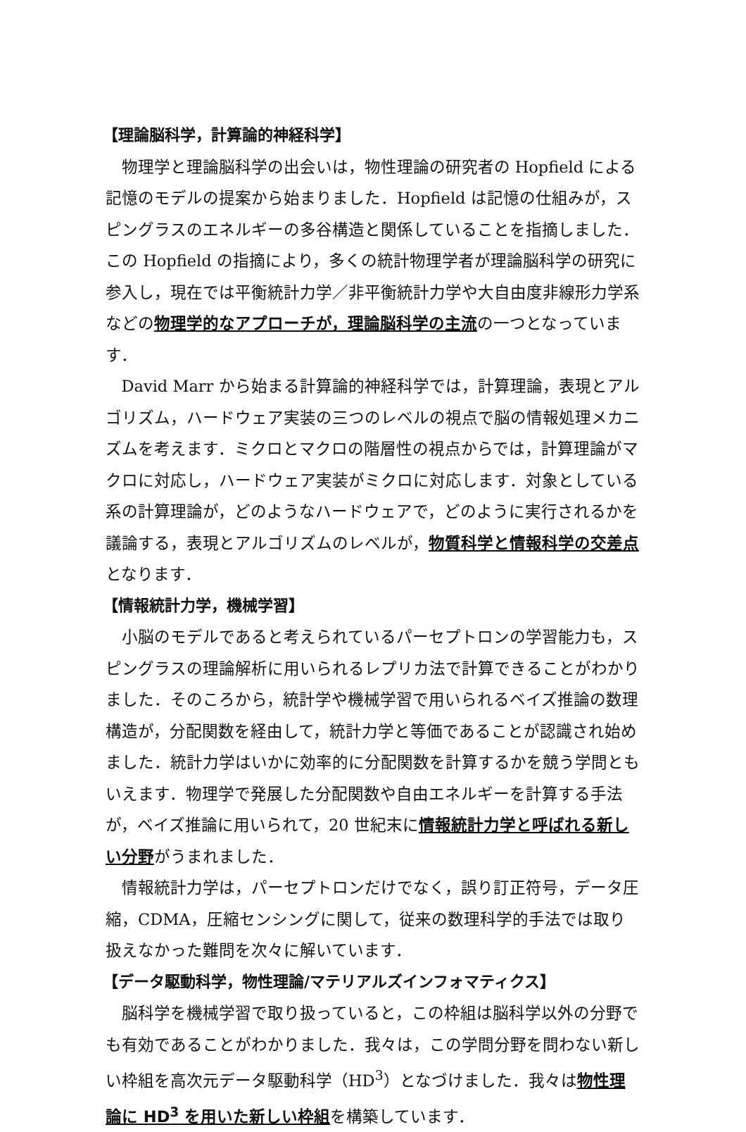【理論脳科学，計算論的神経科学】
物理学と理論脳科学の出会いは，物性理論の研究者の Hopfield による記憶のモデルの提案から始まりました．Hopfield は記憶の仕組みが，スピングラスのエネルギーの多谷構造と関係していることを指摘しました．この Hopfield の指摘により，多くの統計物理学者が理論脳科学の研究に参入し，現在では平衡統計力学／非平衡統計力学や大自由度非線形力学系などの物理学的なアプローチが，理論脳科学の主流の一つとなっています．
David Marr から始まる計算論的神経科学では，計算理論，表現とアルゴリズム，ハードウェア実装の三つのレベルの視点で脳の情報処理メカニズムを考えます．ミクロとマクロの階層性の視点からでは，計算理論がマクロに対応し，ハードウェア実装がミクロに対応します．対象としている系の計算理論が，どのようなハードウェアで，どのように実行されるかを議論する，表現とアルゴリズムのレベルが，物質科学と情報科学の交差点となります．
【情報統計力学，機械学習】
小脳のモデルであると考えられているパーセプトロンの学習能力も，スピングラスの理論解析に用いられるレプリカ法で計算できることがわかりました．そのころから，統計学や機械学習で用いられるベイズ推論の数理構造が，分配関数を経由して，統計力学と等価であることが認識され始めました．統計力学はいかに効率的に分配関数を計算するかを競う学問ともいえます．物理学で発展した分配関数や自由エネルギーを計算する手法が，ベイズ推論に用いられて，20 世紀末に情報統計力学と呼ばれる新しい分野がうまれました．
情報統計力学は，パーセプトロンだけでなく，誤り訂正符号，データ圧縮，CDMA，圧縮センシングに関して，従来の数理科学的手法では取り扱えなかった難問を次々に解いています．
【データ駆動科学，物性理論/マテリアルズインフォマティクス】
脳科学を機械学習で取り扱っていると，この枠組は脳科学以外の分野でも有効であることがわかりました．我々は，この学問分野を問わない新しい枠組を高次元データ駆動科学（HD<sup>3</sup>）となづけました．我々は物性理論に HD<sup>3</sup> を用いた新しい枠組を構築しています．